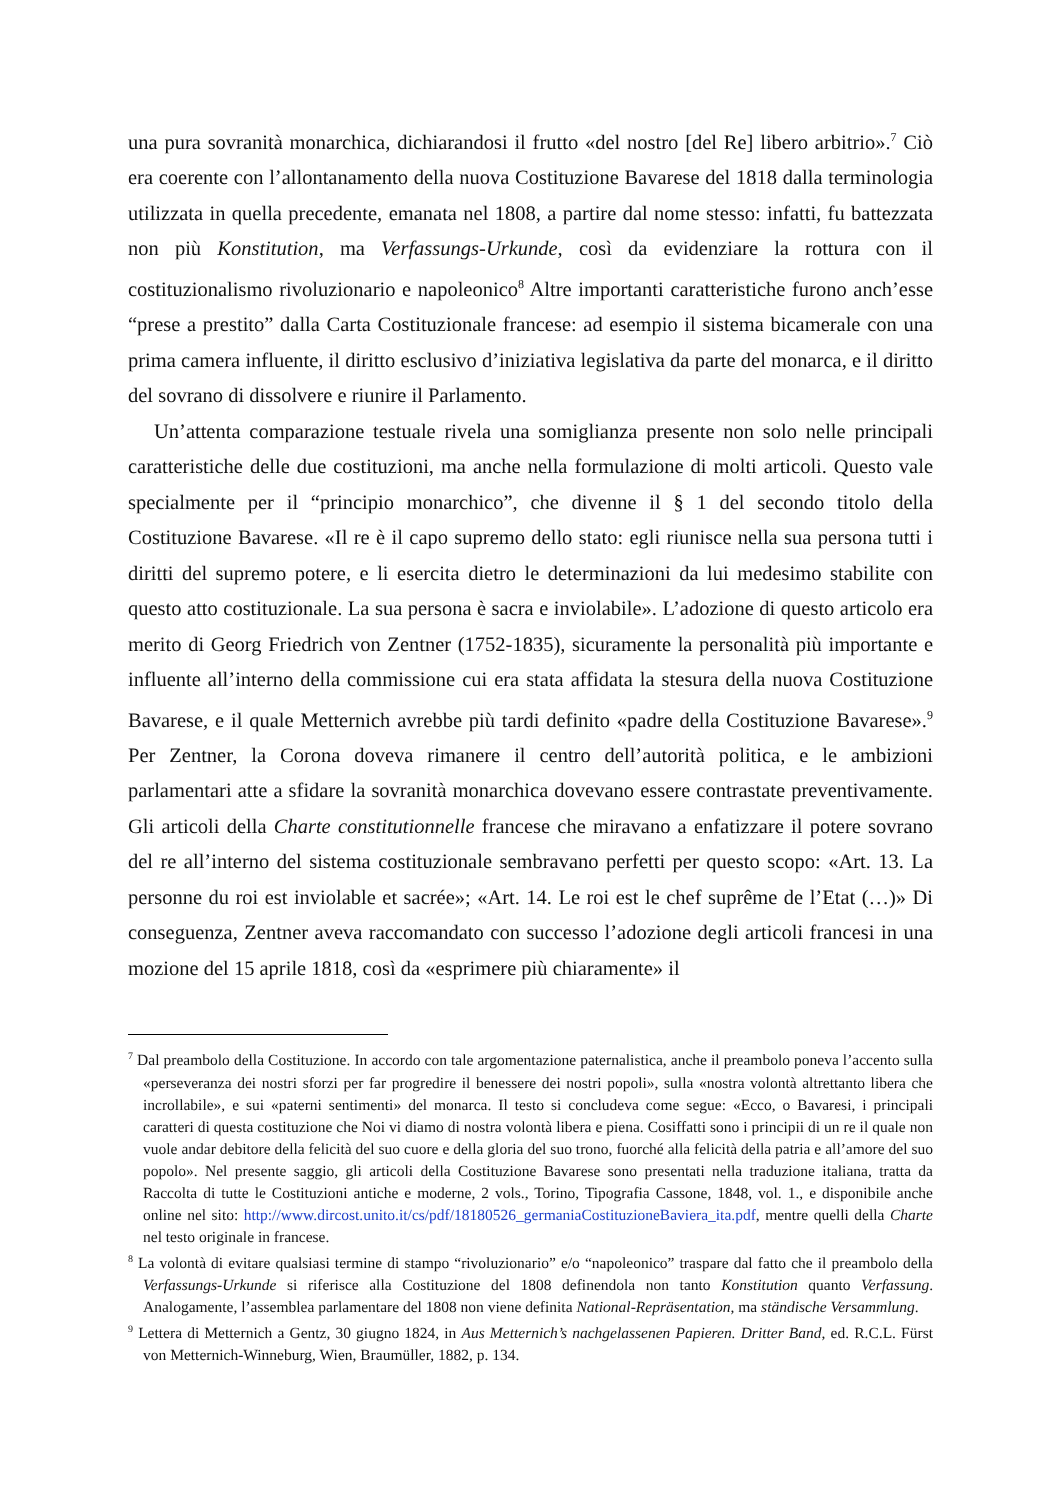una pura sovranità monarchica, dichiarandosi il frutto «del nostro [del Re] libero arbitrio».<sup>7</sup> Ciò era coerente con l’allontanamento della nuova Costituzione Bavarese del 1818 dalla terminologia utilizzata in quella precedente, emanata nel 1808, a partire dal nome stesso: infatti, fu battezzata non più Konstitution, ma Verfassungs-Urkunde, così da evidenziare la rottura con il costituzionalismo rivoluzionario e napoleonico<sup>8</sup> Altre importanti caratteristiche furono anch’esse “prese a prestito” dalla Carta Costituzionale francese: ad esempio il sistema bicamerale con una prima camera influente, il diritto esclusivo d’iniziativa legislativa da parte del monarca, e il diritto del sovrano di dissolvere e riunire il Parlamento.
Un’attenta comparazione testuale rivela una somiglianza presente non solo nelle principali caratteristiche delle due costituzioni, ma anche nella formulazione di molti articoli. Questo vale specialmente per il “principio monarchico”, che divenne il § 1 del secondo titolo della Costituzione Bavarese. «Il re è il capo supremo dello stato: egli riunisce nella sua persona tutti i diritti del supremo potere, e li esercita dietro le determinazioni da lui medesimo stabilite con questo atto costituzionale. La sua persona è sacra e inviolabile». L’adozione di questo articolo era merito di Georg Friedrich von Zentner (1752-1835), sicuramente la personalità più importante e influente all’interno della commissione cui era stata affidata la stesura della nuova Costituzione Bavarese, e il quale Metternich avrebbe più tardi definito «padre della Costituzione Bavarese».<sup>9</sup> Per Zentner, la Corona doveva rimanere il centro dell’autorità politica, e le ambizioni parlamentari atte a sfidare la sovranità monarchica dovevano essere contrastate preventivamente. Gli articoli della Charte constitutionnelle francese che miravano a enfatizzare il potere sovrano del re all’interno del sistema costituzionale sembravano perfetti per questo scopo: «Art. 13. La personne du roi est inviolable et sacrée»; «Art. 14. Le roi est le chef suprême de l’Etat (…)» Di conseguenza, Zentner aveva raccomandato con successo l’adozione degli articoli francesi in una mozione del 15 aprile 1818, così da «esprimere più chiaramente» il
<sup>7</sup> Dal preambolo della Costituzione. In accordo con tale argomentazione paternalistica, anche il preambolo poneva l’accento sulla «perseveranza dei nostri sforzi per far progredire il benessere dei nostri popoli», sulla «nostra volontà altrettanto libera che incrollabile», e sui «paterni sentimenti» del monarca. Il testo si concludeva come segue: «Ecco, o Bavaresi, i principali caratteri di questa costituzione che Noi vi diamo di nostra volontà libera e piena. Cosiffatti sono i principii di un re il quale non vuole andar debitore della felicità del suo cuore e della gloria del suo trono, fuorché alla felicità della patria e all’amore del suo popolo». Nel presente saggio, gli articoli della Costituzione Bavarese sono presentati nella traduzione italiana, tratta da Raccolta di tutte le Costituzioni antiche e moderne, 2 vols., Torino, Tipografia Cassone, 1848, vol. 1., e disponibile anche online nel sito: http://www.dircost.unito.it/cs/pdf/18180526_germaniaCostituzioneBaviera_ita.pdf, mentre quelli della Charte nel testo originale in francese.
<sup>8</sup> La volontà di evitare qualsiasi termine di stampo “rivoluzionario” e/o “napoleonico” traspare dal fatto che il preambolo della Verfassungs-Urkunde si riferisce alla Costituzione del 1808 definendola non tanto Konstitution quanto Verfassung. Analogamente, l’assemblea parlamentare del 1808 non viene definita National-Repräsentation, ma ständische Versammlung.
<sup>9</sup> Lettera di Metternich a Gentz, 30 giugno 1824, in Aus Metternich’s nachgelassenen Papieren. Dritter Band, ed. R.C.L. Fürst von Metternich-Winneburg, Wien, Braumüller, 1882, p. 134.